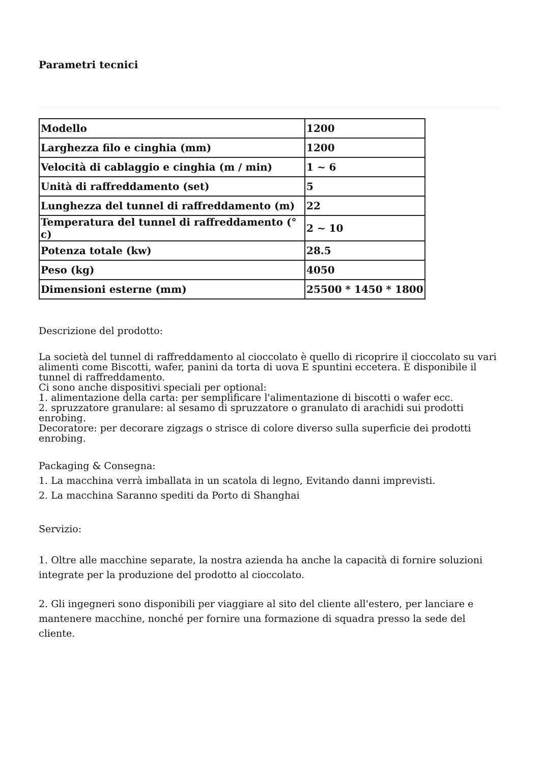Parametri tecnici
| Modello | 1200 |
| Larghezza filo e cinghia (mm) | 1200 |
| Velocità di cablaggio e cinghia (m / min) | 1 ~ 6 |
| Unità di raffreddamento (set) | 5 |
| Lunghezza del tunnel di raffreddamento (m) | 22 |
| Temperatura del tunnel di raffreddamento (° c) | 2 ~ 10 |
| Potenza totale (kw) | 28.5 |
| Peso (kg) | 4050 |
| Dimensioni esterne (mm) | 25500 * 1450 * 1800 |
Descrizione del prodotto:
La società del tunnel di raffreddamento al cioccolato è quello di ricoprire il cioccolato su vari alimenti come Biscotti, wafer, panini da torta di uova E spuntini eccetera. È disponibile il tunnel di raffreddamento.
Ci sono anche dispositivi speciali per optional:
1. alimentazione della carta: per semplificare l'alimentazione di biscotti o wafer ecc.
2. spruzzatore granulare: al sesamo di spruzzatore o granulato di arachidi sui prodotti enrobing.
Decoratore: per decorare zigzags o strisce di colore diverso sulla superficie dei prodotti enrobing.
Packaging & Consegna:
1. La macchina verrà imballata in un scatola di legno, Evitando danni imprevisti.
2. La macchina Saranno spediti da Porto di Shanghai
Servizio:
1. Oltre alle macchine separate, la nostra azienda ha anche la capacità di fornire soluzioni integrate per la produzione del prodotto al cioccolato.
2. Gli ingegneri sono disponibili per viaggiare al sito del cliente all'estero, per lanciare e mantenere macchine, nonché per fornire una formazione di squadra presso la sede del cliente.